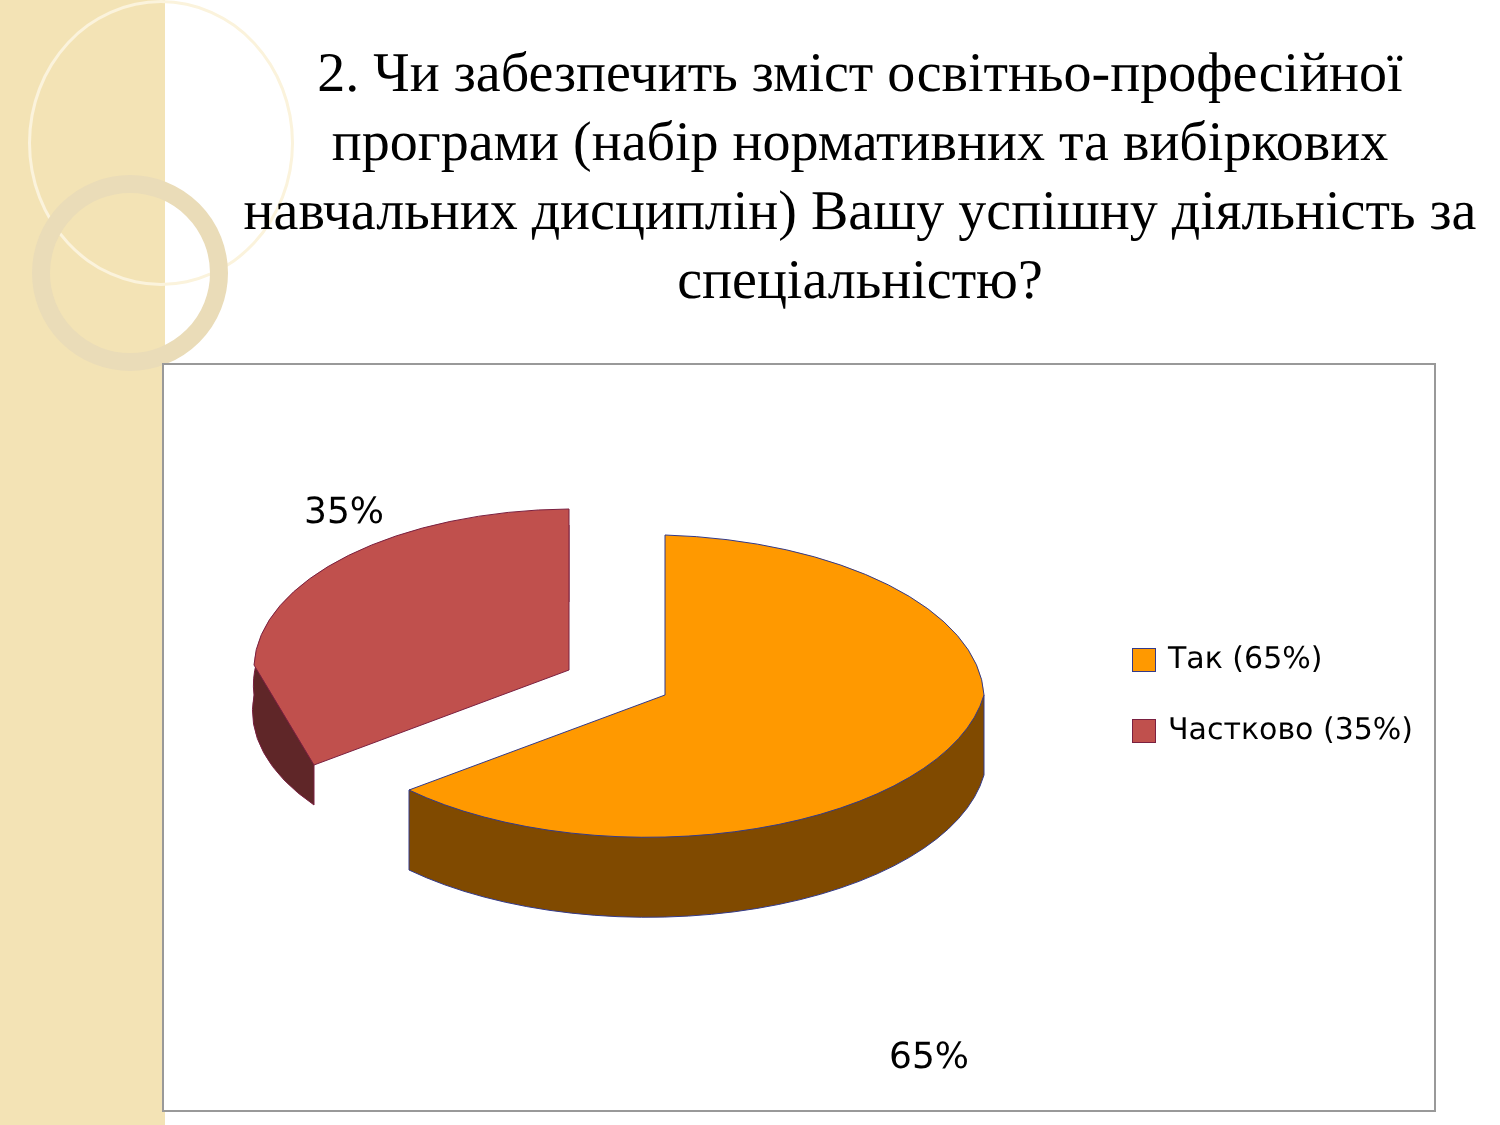2. Чи забезпечить зміст освітньо-професійної програми (набір нормативних та вибіркових навчальних дисциплін) Вашу успішну діяльність за спеціальністю?
35%
65%
Так (65%)
Частково (35%)